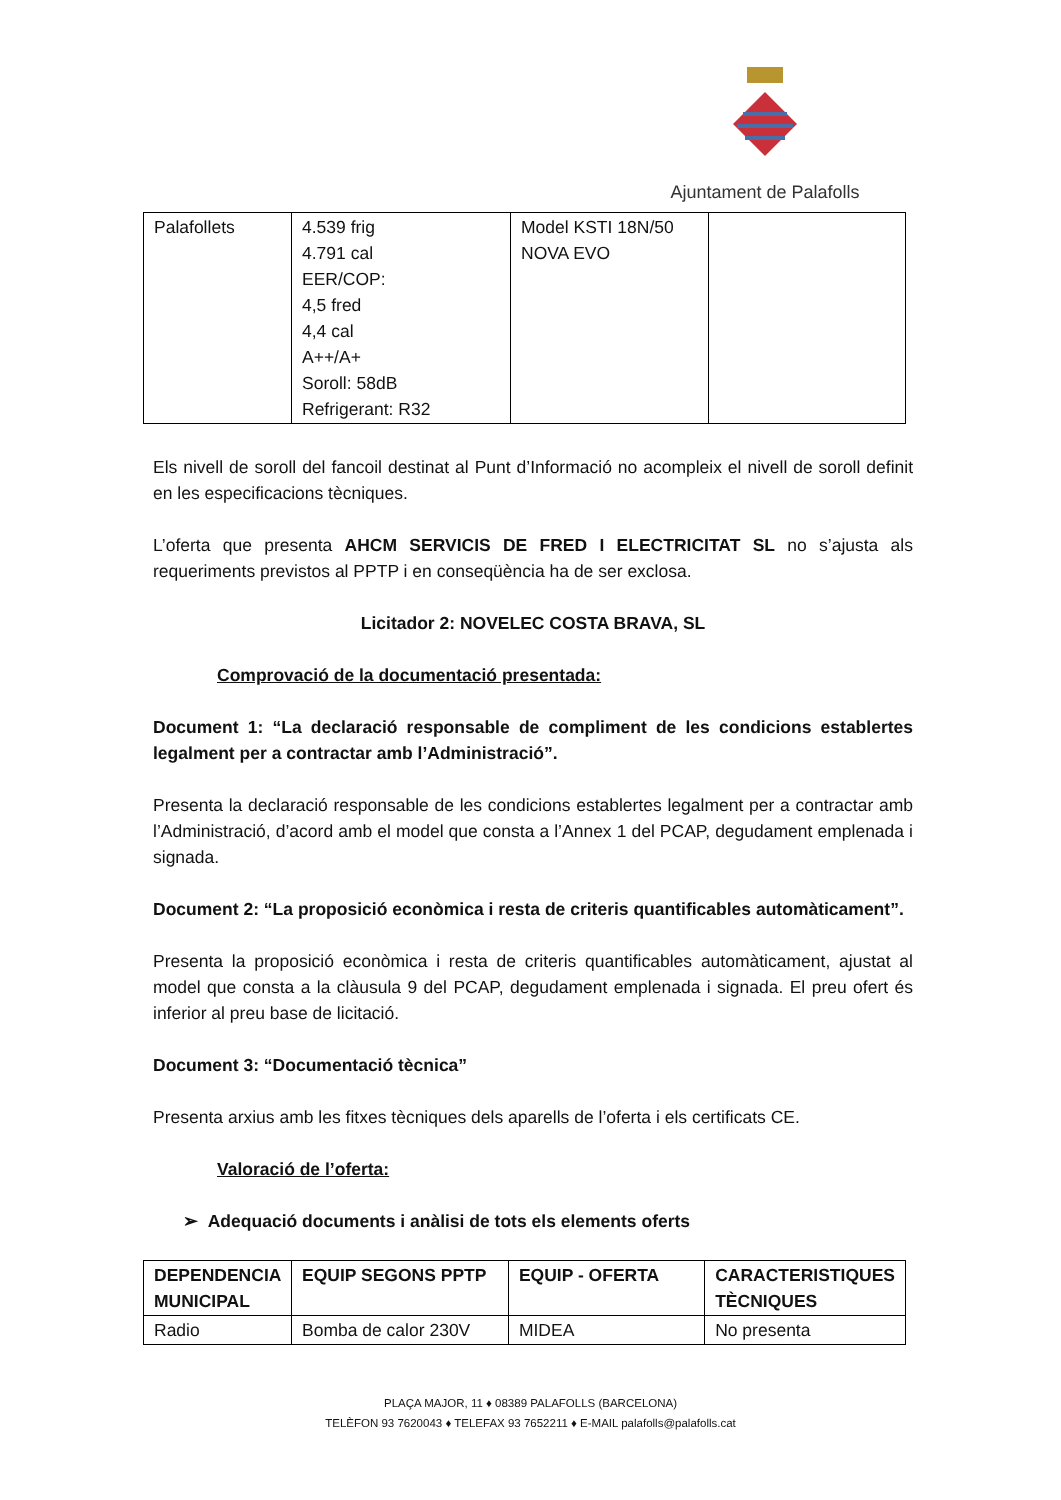Ajuntament de Palafolls
| Palafollets | 4.539 frig 4.791 cal EER/COP: 4,5 fred 4,4 cal A++/A+ Soroll: 58dB Refrigerant: R32 | Model KSTI 18N/50 NOVA EVO | |
Els nivell de soroll del fancoil destinat al Punt d’Informació no acompleix el nivell de soroll definit en les especificacions tècniques.
L’oferta que presenta AHCM SERVICIS DE FRED I ELECTRICITAT SL no s’ajusta als requeriments previstos al PPTP i en conseqüència ha de ser exclosa.
Licitador 2: NOVELEC COSTA BRAVA, SL
Comprovació de la documentació presentada:
Document 1: “La declaració responsable de compliment de les condicions establertes legalment per a contractar amb l’Administració”.
Presenta la declaració responsable de les condicions establertes legalment per a contractar amb l’Administració, d’acord amb el model que consta a l’Annex 1 del PCAP, degudament emplenada i signada.
Document 2: “La proposició econòmica i resta de criteris quantificables automàticament”.
Presenta la proposició econòmica i resta de criteris quantificables automàticament, ajustat al model que consta a la clàusula 9 del PCAP, degudament emplenada i signada. El preu ofert és inferior al preu base de licitació.
Document 3: “Documentació tècnica”
Presenta arxius amb les fitxes tècniques dels aparells de l’oferta i els certificats CE.
Valoració de l’oferta:
➢ Adequació documents i anàlisi de tots els elements oferts
| DEPENDENCIA MUNICIPAL | EQUIP SEGONS PPTP | EQUIP - OFERTA | CARACTERISTIQUES TÈCNIQUES |
| --- | --- | --- | --- |
| Radio | Bomba de calor 230V | MIDEA | No presenta |
PLAÇA MAJOR, 11 ♦ 08389 PALAFOLLS (BARCELONA)
TELÈFON 93 7620043 ♦ TELEFAX 93 7652211 ♦ E-MAIL palafolls@palafolls.cat